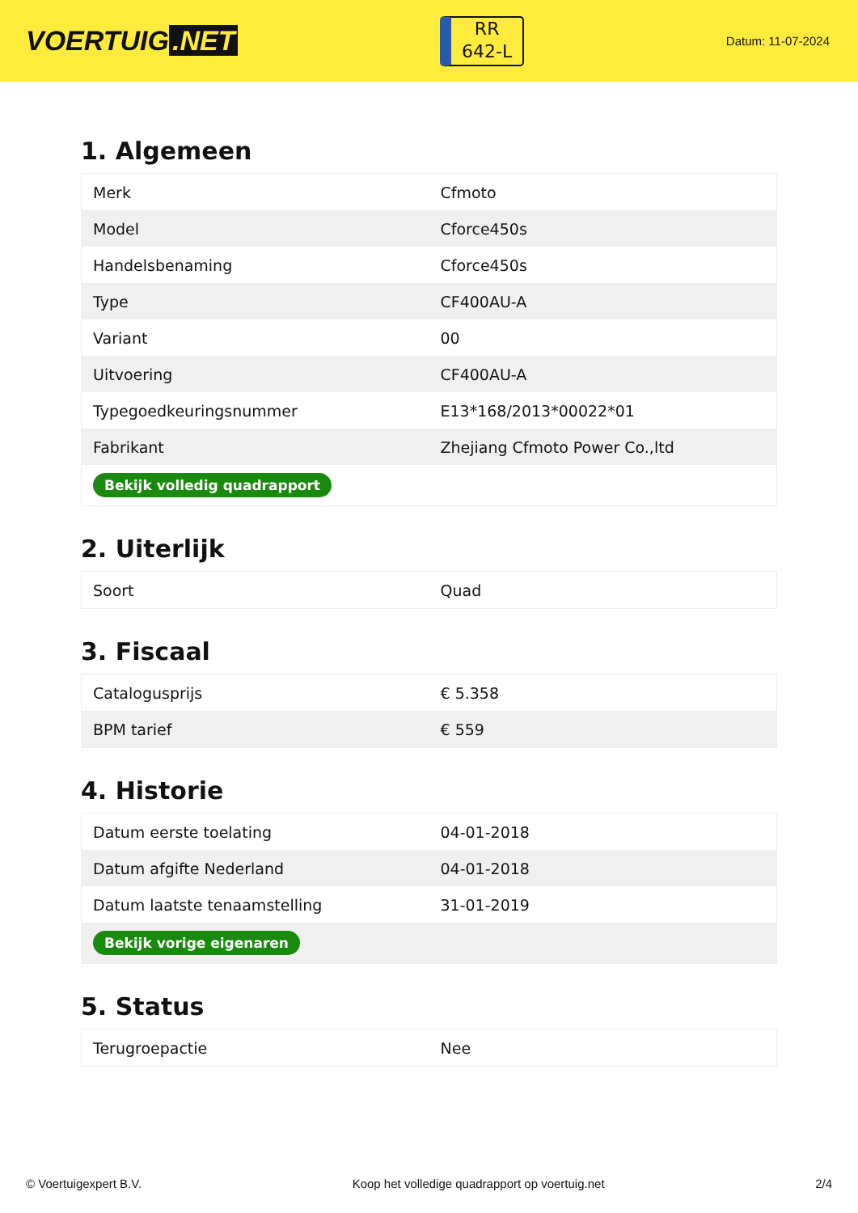VOERTUIG.NET
RR
642-L
Datum: 11-07-2024
1. Algemeen
| Merk | Cfmoto |
| Model | Cforce450s |
| Handelsbenaming | Cforce450s |
| Type | CF400AU-A |
| Variant | 00 |
| Uitvoering | CF400AU-A |
| Typegoedkeuringsnummer | E13*168/2013*00022*01 |
| Fabrikant | Zhejiang Cfmoto Power Co.,ltd |
| Bekijk volledig quadrapport | |
2. Uiterlijk
| Soort | Quad |
3. Fiscaal
| Catalogusprijs | € 5.358 |
| BPM tarief | € 559 |
4. Historie
| Datum eerste toelating | 04-01-2018 |
| Datum afgifte Nederland | 04-01-2018 |
| Datum laatste tenaamstelling | 31-01-2019 |
| Bekijk vorige eigenaren | |
5. Status
| Terugroepactie | Nee |
© Voertuigexpert B.V. Koop het volledige quadrapport op voertuig.net 2/4